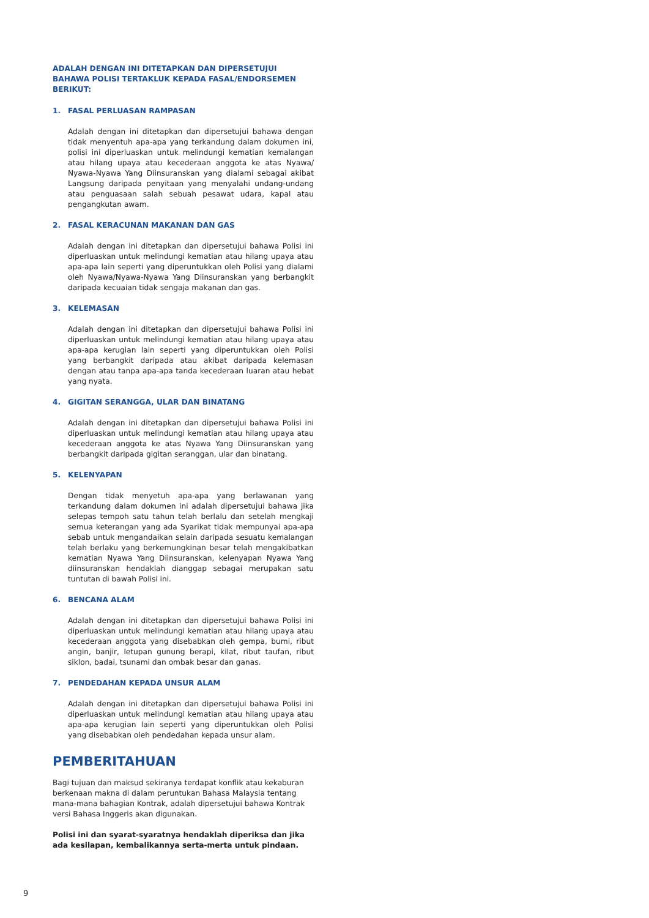ADALAH DENGAN INI DITETAPKAN DAN DIPERSETUJUI BAHAWA POLISI TERTAKLUK KEPADA FASAL/ENDORSEMEN BERIKUT:
1. FASAL PERLUASAN RAMPASAN
Adalah dengan ini ditetapkan dan dipersetujui bahawa dengan tidak menyentuh apa-apa yang terkandung dalam dokumen ini, polisi ini diperluaskan untuk melindungi kematian kemalangan atau hilang upaya atau kecederaan anggota ke atas Nyawa/ Nyawa-Nyawa Yang Diinsuranskan yang dialami sebagai akibat Langsung daripada penyitaan yang menyalahi undang-undang atau penguasaan salah sebuah pesawat udara, kapal atau pengangkutan awam.
2. FASAL KERACUNAN MAKANAN DAN GAS
Adalah dengan ini ditetapkan dan dipersetujui bahawa Polisi ini diperluaskan untuk melindungi kematian atau hilang upaya atau apa-apa lain seperti yang diperuntukkan oleh Polisi yang dialami oleh Nyawa/Nyawa-Nyawa Yang Diinsuranskan yang berbangkit daripada kecuaian tidak sengaja makanan dan gas.
3. KELEMASAN
Adalah dengan ini ditetapkan dan dipersetujui bahawa Polisi ini diperluaskan untuk melindungi kematian atau hilang upaya atau apa-apa kerugian lain seperti yang diperuntukkan oleh Polisi yang berbangkit daripada atau akibat daripada kelemasan dengan atau tanpa apa-apa tanda kecederaan luaran atau hebat yang nyata.
4. GIGITAN SERANGGA, ULAR DAN BINATANG
Adalah dengan ini ditetapkan dan dipersetujui bahawa Polisi ini diperluaskan untuk melindungi kematian atau hilang upaya atau kecederaan anggota ke atas Nyawa Yang Diinsuranskan yang berbangkit daripada gigitan seranggan, ular dan binatang.
5. KELENYAPAN
Dengan tidak menyetuh apa-apa yang berlawanan yang terkandung dalam dokumen ini adalah dipersetujui bahawa jika selepas tempoh satu tahun telah berlalu dan setelah mengkaji semua keterangan yang ada Syarikat tidak mempunyai apa-apa sebab untuk mengandaikan selain daripada sesuatu kemalangan telah berlaku yang berkemungkinan besar telah mengakibatkan kematian Nyawa Yang Diinsuranskan, kelenyapan Nyawa Yang diinsuranskan hendaklah dianggap sebagai merupakan satu tuntutan di bawah Polisi ini.
6. BENCANA ALAM
Adalah dengan ini ditetapkan dan dipersetujui bahawa Polisi ini diperluaskan untuk melindungi kematian atau hilang upaya atau kecederaan anggota yang disebabkan oleh gempa, bumi, ribut angin, banjir, letupan gunung berapi, kilat, ribut taufan, ribut siklon, badai, tsunami dan ombak besar dan ganas.
7. PENDEDAHAN KEPADA UNSUR ALAM
Adalah dengan ini ditetapkan dan dipersetujui bahawa Polisi ini diperluaskan untuk melindungi kematian atau hilang upaya atau apa-apa kerugian lain seperti yang diperuntukkan oleh Polisi yang disebabkan oleh pendedahan kepada unsur alam.
PEMBERITAHUAN
Bagi tujuan dan maksud sekiranya terdapat konflik atau kekaburan berkenaan makna di dalam peruntukan Bahasa Malaysia tentang mana-mana bahagian Kontrak, adalah dipersetujui bahawa Kontrak versi Bahasa Inggeris akan digunakan.
Polisi ini dan syarat-syaratnya hendaklah diperiksa dan jika ada kesilapan, kembalikannya serta-merta untuk pindaan.
9